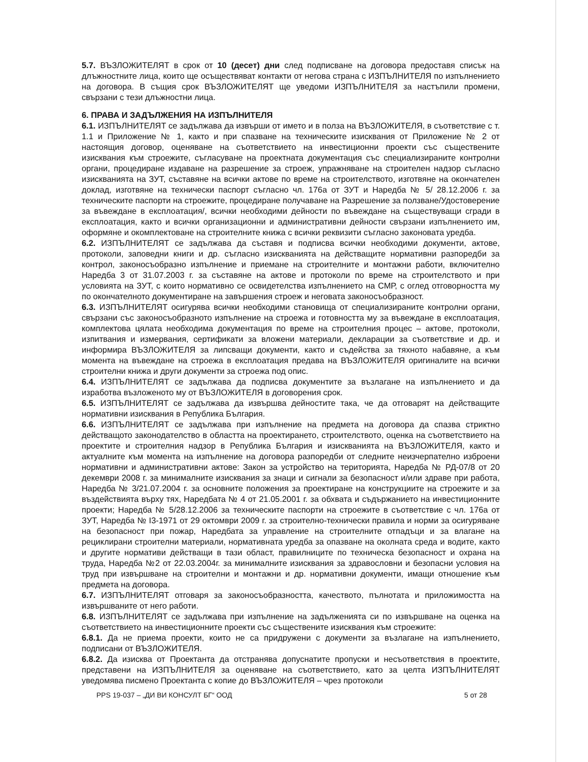5.7. ВЪЗЛОЖИТЕЛЯТ в срок от 10 (десет) дни след подписване на договора предоставя списък на длъжностните лица, които ще осъществяват контакти от негова страна с ИЗПЪЛНИТЕЛЯ по изпълнението на договора. В същия срок ВЪЗЛОЖИТЕЛЯТ ще уведоми ИЗПЪЛНИТЕЛЯ за настъпили промени, свързани с тези длъжностни лица.
6. ПРАВА И ЗАДЪЛЖЕНИЯ НА ИЗПЪЛНИТЕЛЯ
6.1. ИЗПЪЛНИТЕЛЯТ се задължава да извърши от името и в полза на ВЪЗЛОЖИТЕЛЯ, в съответствие с т. 1.1 и Приложение № 1, както и при спазване на техническите изисквания от Приложение № 2 от настоящия договор, оценяване на съответствието на инвестиционни проекти със съществените изисквания към строежите, съгласуване на проектната документация със специализираните контролни органи, процедиране издаване на разрешение за строеж, упражняване на строителен надзор съгласно изискванията на ЗУТ, съставяне на всички актове по време на строителството, изготвяне на окончателен доклад, изготвяне на технически паспорт съгласно чл. 176а от ЗУТ и Наредба № 5/ 28.12.2006 г. за техническите паспорти на строежите, процедиране получаване на Разрешение за ползване/Удостоверение за въвеждане в експлоатация/, всички необходими дейности по въвеждане на съществуващи сгради в експлоатация, както и всички организационни и административни дейности свързани изпълнението им, оформяне и окомплектоване на строителните книжа с всички реквизити съгласно законовата уредба.
6.2. ИЗПЪЛНИТЕЛЯТ се задължава да съставя и подписва всички необходими документи, актове, протоколи, заповедни книги и др. съгласно изискванията на действащите нормативни разпоредби за контрол, законосъобразно изпълнение и приемане на строителните и монтажни работи, включително Наредба 3 от 31.07.2003 г. за съставяне на актове и протоколи по време на строителството и при условията на ЗУТ, с които нормативно се освидетелства изпълнението на СМР, с оглед отговорността му по окончателното документиране на завършения строеж и неговата законосъобразност.
6.3. ИЗПЪЛНИТЕЛЯТ осигурява всички необходими становища от специализираните контролни органи, свързани със законосъобразното изпълнение на строежа и готовността му за въвеждане в експлоатация, комплектова цялата необходима документация по време на строителния процес – актове, протоколи, изпитвания и измервания, сертификати за вложени материали, декларации за съответствие и др. и информира ВЪЗЛОЖИТЕЛЯ за липсващи документи, както и съдейства за тяхното набавяне, а към момента на въвеждане на строежа в експлоатация предава на ВЪЗЛОЖИТЕЛЯ оригиналите на всички строителни книжа и други документи за строежа под опис.
6.4. ИЗПЪЛНИТЕЛЯТ се задължава да подписва документите за възлагане на изпълнението и да изработва възложеното му от ВЪЗЛОЖИТЕЛЯ в договорения срок.
6.5. ИЗПЪЛНИТЕЛЯТ се задължава да извършва дейностите така, че да отговарят на действащите нормативни изисквания в Република България.
6.6. ИЗПЪЛНИТЕЛЯТ се задължава при изпълнение на предмета на договора да спазва стриктно действащото законодателство в областта на проектирането, строителството, оценка на съответствието на проектите и строителния надзор в Република България и изискванията на ВЪЗЛОЖИТЕЛЯ, както и актуалните към момента на изпълнение на договора разпоредби от следните неизчерпателно изброени нормативни и административни актове: Закон за устройство на територията, Наредба № РД-07/8 от 20 декември 2008 г. за минималните изисквания за знаци и сигнали за безопасност и/или здраве при работа, Наредба № 3/21.07.2004 г. за основните положения за проектиране на конструкциите на строежите и за въздействията върху тях, Наредбата № 4 от 21.05.2001 г. за обхвата и съдържанието на инвестиционните проекти; Наредба № 5/28.12.2006 за техническите паспорти на строежите в съответствие с чл. 176а от ЗУТ, Наредба № I3-1971 от 29 октомври 2009 г. за строително-технически правила и норми за осигуряване на безопасност при пожар, Наредбата за управление на строителните отпадъци и за влагане на рециклирани строителни материали, нормативната уредба за опазване на околната среда и водите, както и другите нормативи действащи в тази област, правилниците по техническа безопасност и охрана на труда, Наредба №2 от 22.03.2004г. за минималните изисквания за здравословни и безопасни условия на труд при извършване на строителни и монтажни и др. нормативни документи, имащи отношение към предмета на договора.
6.7. ИЗПЪЛНИТЕЛЯТ отговаря за законосъобразността, качеството, пълнотата и приложимостта на извършваните от него работи.
6.8. ИЗПЪЛНИТЕЛЯТ се задължава при изпълнение на задълженията си по извършване на оценка на съответствието на инвестиционните проекти със съществените изисквания към строежите:
6.8.1. Да не приема проекти, които не са придружени с документи за възлагане на изпълнението, подписани от ВЪЗЛОЖИТЕЛЯ.
6.8.2. Да изисква от Проектанта да отстранява допуснатите пропуски и несъответствия в проектите, представени на ИЗПЪЛНИТЕЛЯ за оценяване на съответствието, като за целта ИЗПЪЛНИТЕЛЯТ уведомява писмено Проектанта с копие до ВЪЗЛОЖИТЕЛЯ – чрез протоколи
PPS 19-037 – „ДИ ВИ КОНСУЛТ БГ“ ООД 5 от 28